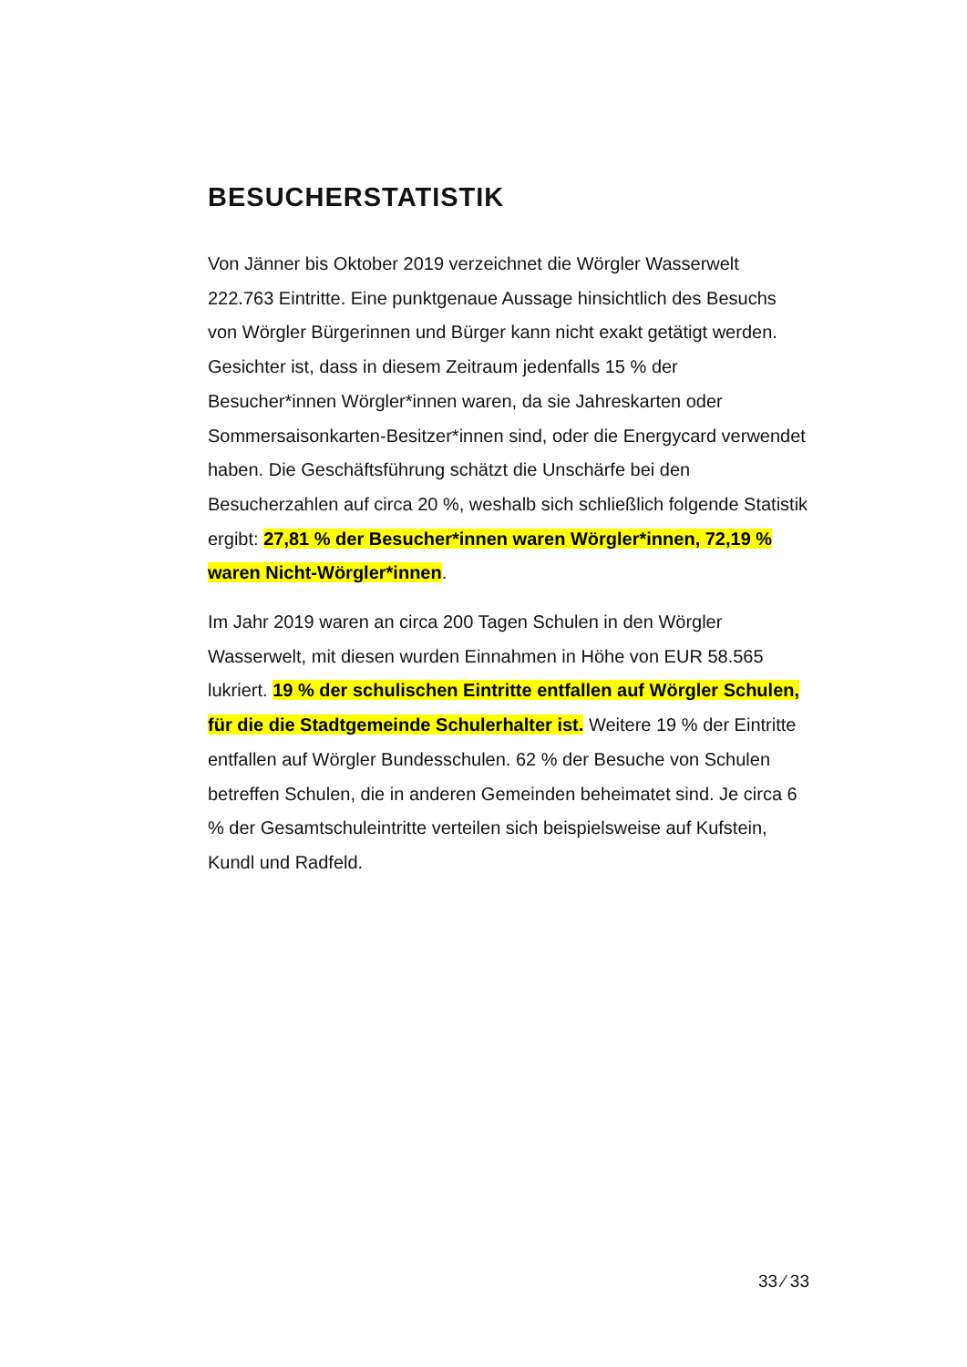BESUCHERSTATISTIK
Von Jänner bis Oktober 2019 verzeichnet die Wörgler Wasserwelt 222.763 Eintritte. Eine punktgenaue Aussage hinsichtlich des Besuchs von Wörgler Bürgerinnen und Bürger kann nicht exakt getätigt werden. Gesichter ist, dass in diesem Zeitraum jedenfalls 15 % der Besucher*innen Wörgler*innen waren, da sie Jahreskarten oder Sommersaisonkarten-Besitzer*innen sind, oder die Energycard verwendet haben. Die Geschäftsführung schätzt die Unschärfe bei den Besucherzahlen auf circa 20 %, weshalb sich schließlich folgende Statistik ergibt: 27,81 % der Besucher*innen waren Wörgler*innen, 72,19 % waren Nicht-Wörgler*innen.
Im Jahr 2019 waren an circa 200 Tagen Schulen in den Wörgler Wasserwelt, mit diesen wurden Einnahmen in Höhe von EUR 58.565 lukriert. 19 % der schulischen Eintritte entfallen auf Wörgler Schulen, für die die Stadtgemeinde Schulerhalter ist. Weitere 19 % der Eintritte entfallen auf Wörgler Bundesschulen. 62 % der Besuche von Schulen betreffen Schulen, die in anderen Gemeinden beheimatet sind. Je circa 6 % der Gesamtschuleintritte verteilen sich beispielsweise auf Kufstein, Kundl und Radfeld.
33 ⁄ 33